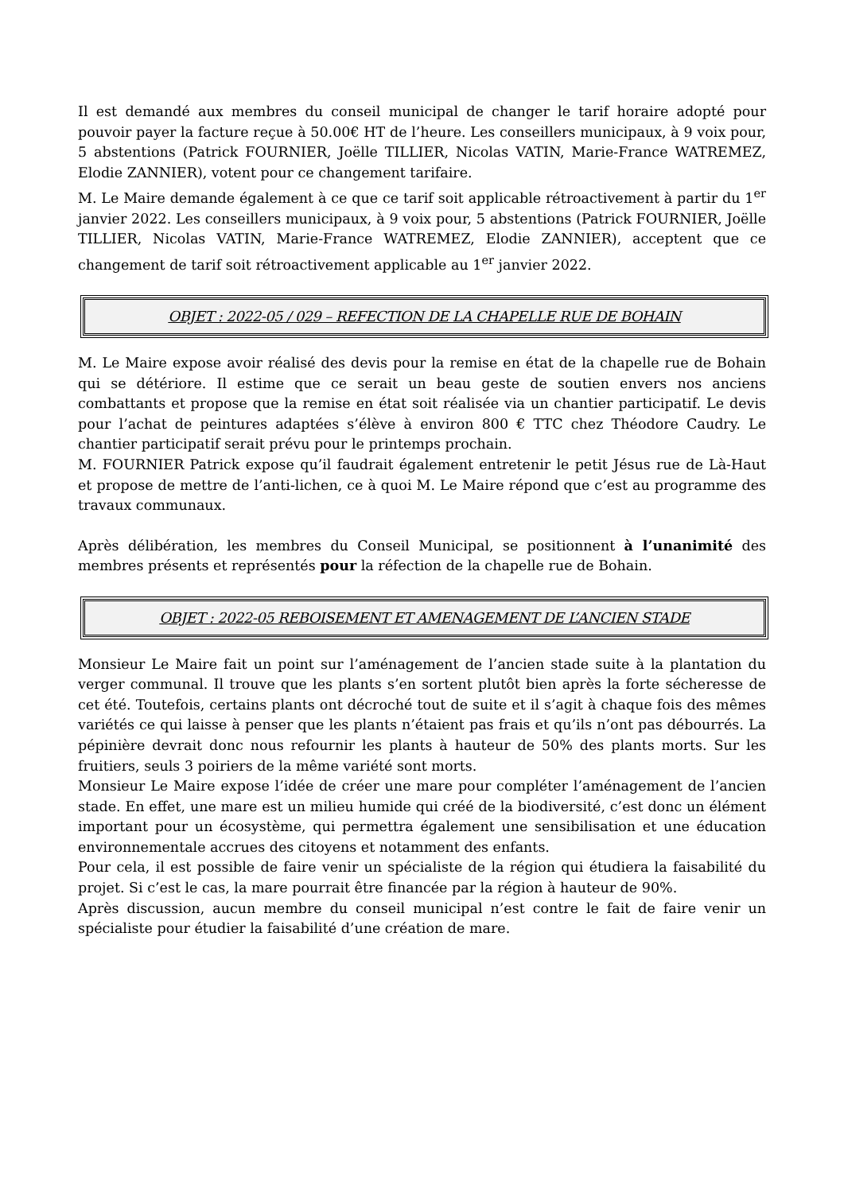Il est demandé aux membres du conseil municipal de changer le tarif horaire adopté pour pouvoir payer la facture reçue à 50.00€ HT de l’heure. Les conseillers municipaux, à 9 voix pour, 5 abstentions (Patrick FOURNIER, Joëlle TILLIER, Nicolas VATIN, Marie-France WATREMEZ, Elodie ZANNIER), votent pour ce changement tarifaire.
M. Le Maire demande également à ce que ce tarif soit applicable rétroactivement à partir du 1<sup>er</sup> janvier 2022. Les conseillers municipaux, à 9 voix pour, 5 abstentions (Patrick FOURNIER, Joëlle TILLIER, Nicolas VATIN, Marie-France WATREMEZ, Elodie ZANNIER), acceptent que ce changement de tarif soit rétroactivement applicable au 1<sup>er</sup> janvier 2022.
OBJET : 2022-05 / 029 – REFECTION DE LA CHAPELLE RUE DE BOHAIN
M. Le Maire expose avoir réalisé des devis pour la remise en état de la chapelle rue de Bohain qui se détériore. Il estime que ce serait un beau geste de soutien envers nos anciens combattants et propose que la remise en état soit réalisée via un chantier participatif. Le devis pour l’achat de peintures adaptées s’élève à environ 800 € TTC chez Théodore Caudry. Le chantier participatif serait prévu pour le printemps prochain.
M. FOURNIER Patrick expose qu’il faudrait également entretenir le petit Jésus rue de Là-Haut et propose de mettre de l’anti-lichen, ce à quoi M. Le Maire répond que c’est au programme des travaux communaux.
Après délibération, les membres du Conseil Municipal, se positionnent à l’unanimité des membres présents et représentés pour la réfection de la chapelle rue de Bohain.
OBJET : 2022-05 REBOISEMENT ET AMENAGEMENT DE L’ANCIEN STADE
Monsieur Le Maire fait un point sur l’aménagement de l’ancien stade suite à la plantation du verger communal. Il trouve que les plants s’en sortent plutôt bien après la forte sécheresse de cet été. Toutefois, certains plants ont décroché tout de suite et il s’agit à chaque fois des mêmes variétés ce qui laisse à penser que les plants n’étaient pas frais et qu’ils n’ont pas débourrés. La pépinière devrait donc nous refournir les plants à hauteur de 50% des plants morts. Sur les fruitiers, seuls 3 poiriers de la même variété sont morts.
Monsieur Le Maire expose l’idée de créer une mare pour compléter l’aménagement de l’ancien stade. En effet, une mare est un milieu humide qui créé de la biodiversité, c’est donc un élément important pour un écosystème, qui permettra également une sensibilisation et une éducation environnementale accrues des citoyens et notamment des enfants.
Pour cela, il est possible de faire venir un spécialiste de la région qui étudiera la faisabilité du projet. Si c’est le cas, la mare pourrait être financée par la région à hauteur de 90%.
Après discussion, aucun membre du conseil municipal n’est contre le fait de faire venir un spécialiste pour étudier la faisabilité d’une création de mare.